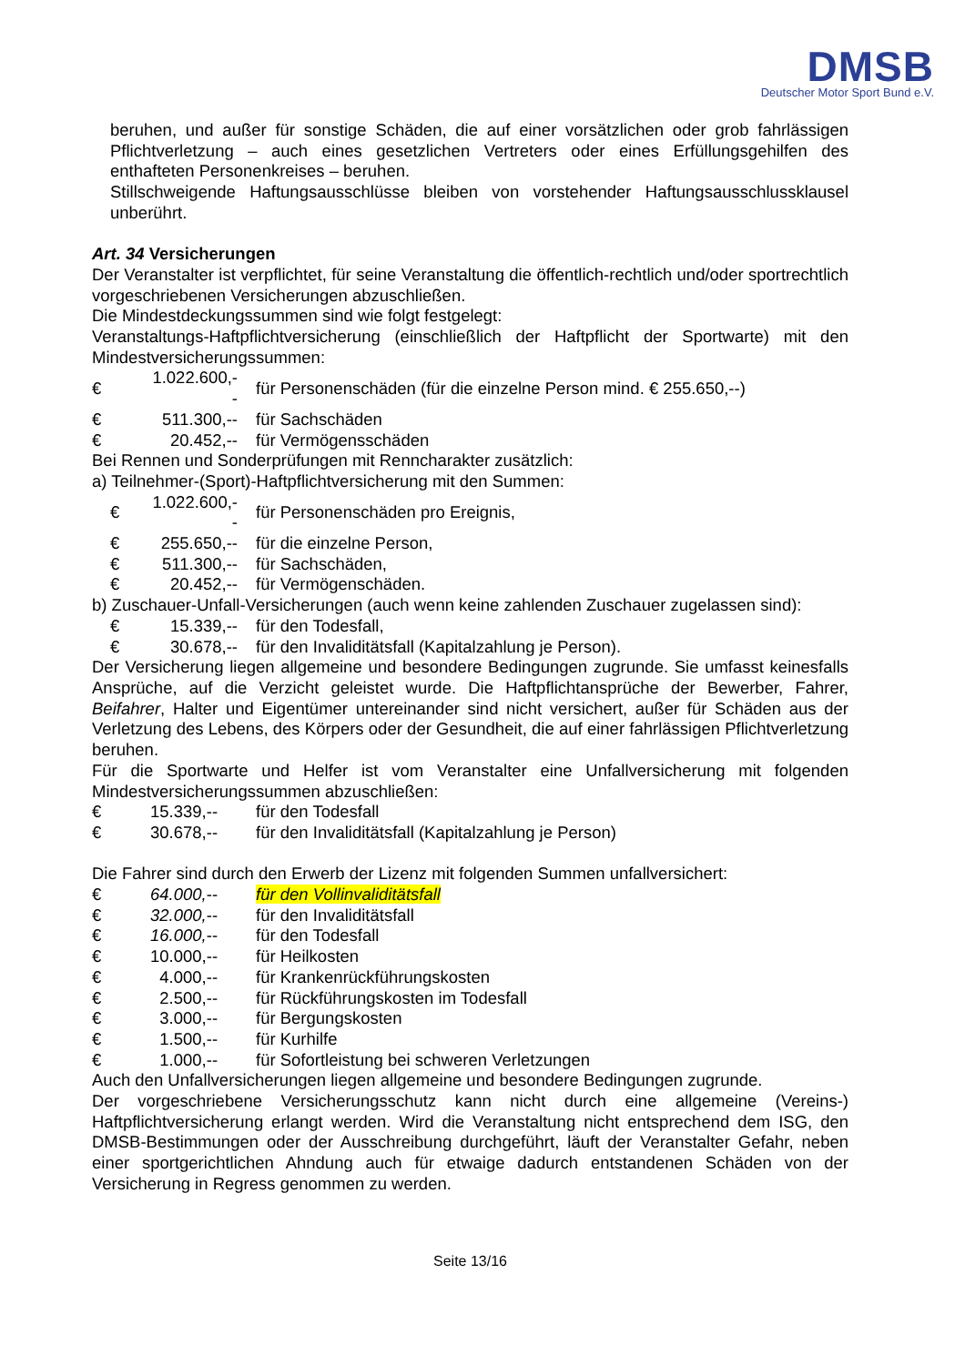DMSB
Deutscher Motor Sport Bund e.V.
beruhen, und außer für sonstige Schäden, die auf einer vorsätzlichen oder grob fahrlässigen Pflichtverletzung – auch eines gesetzlichen Vertreters oder eines Erfüllungsgehilfen des enthafteten Personenkreises – beruhen.
Stillschweigende Haftungsausschlüsse bleiben von vorstehender Haftungsausschlussklausel unberührt.
Art. 34 Versicherungen
Der Veranstalter ist verpflichtet, für seine Veranstaltung die öffentlich-rechtlich und/oder sportrechtlich vorgeschriebenen Versicherungen abzuschließen.
Die Mindestdeckungssummen sind wie folgt festgelegt:
Veranstaltungs-Haftpflichtversicherung (einschließlich der Haftpflicht der Sportwarte) mit den Mindestversicherungssummen:
| € | 1.022.600,-- | für Personenschäden (für die einzelne Person mind. € 255.650,--) |
| € | 511.300,-- | für Sachschäden |
| € | 20.452,-- | für Vermögensschäden |
Bei Rennen und Sonderprüfungen mit Renncharakter zusätzlich:
a) Teilnehmer-(Sport)-Haftpflichtversicherung mit den Summen:
| € | 1.022.600,-- | für Personenschäden pro Ereignis, |
| € | 255.650,-- | für die einzelne Person, |
| € | 511.300,-- | für Sachschäden, |
| € | 20.452,-- | für Vermögenschäden. |
b) Zuschauer-Unfall-Versicherungen (auch wenn keine zahlenden Zuschauer zugelassen sind):
| € | 15.339,-- | für den Todesfall, |
| € | 30.678,-- | für den Invaliditätsfall (Kapitalzahlung je Person). |
Der Versicherung liegen allgemeine und besondere Bedingungen zugrunde. Sie umfasst keinesfalls Ansprüche, auf die Verzicht geleistet wurde. Die Haftpflichtansprüche der Bewerber, Fahrer, Beifahrer, Halter und Eigentümer untereinander sind nicht versichert, außer für Schäden aus der Verletzung des Lebens, des Körpers oder der Gesundheit, die auf einer fahrlässigen Pflichtverletzung beruhen.
Für die Sportwarte und Helfer ist vom Veranstalter eine Unfallversicherung mit folgenden Mindestversicherungssummen abzuschließen:
| € | 15.339,-- | für den Todesfall |
| € | 30.678,-- | für den Invaliditätsfall (Kapitalzahlung je Person) |
Die Fahrer sind durch den Erwerb der Lizenz mit folgenden Summen unfallversichert:
| € | 64.000, -- | für den Vollinvaliditätsfall |
| € | 32.000, -- | für den Invaliditätsfall |
| € | 16.000, -- | für den Todesfall |
| € | 10.000,-- | für Heilkosten |
| € | 4.000,-- | für Krankenrückführungskosten |
| € | 2.500,-- | für Rückführungskosten im Todesfall |
| € | 3.000,-- | für Bergungskosten |
| € | 1.500,-- | für Kurhilfe |
| € | 1.000,-- | für Sofortleistung bei schweren Verletzungen |
Auch den Unfallversicherungen liegen allgemeine und besondere Bedingungen zugrunde.
Der vorgeschriebene Versicherungsschutz kann nicht durch eine allgemeine (Vereins-) Haftpflichtversicherung erlangt werden. Wird die Veranstaltung nicht entsprechend dem ISG, den DMSB-Bestimmungen oder der Ausschreibung durchgeführt, läuft der Veranstalter Gefahr, neben einer sportgerichtlichen Ahndung auch für etwaige dadurch entstandenen Schäden von der Versicherung in Regress genommen zu werden.
Seite 13/16